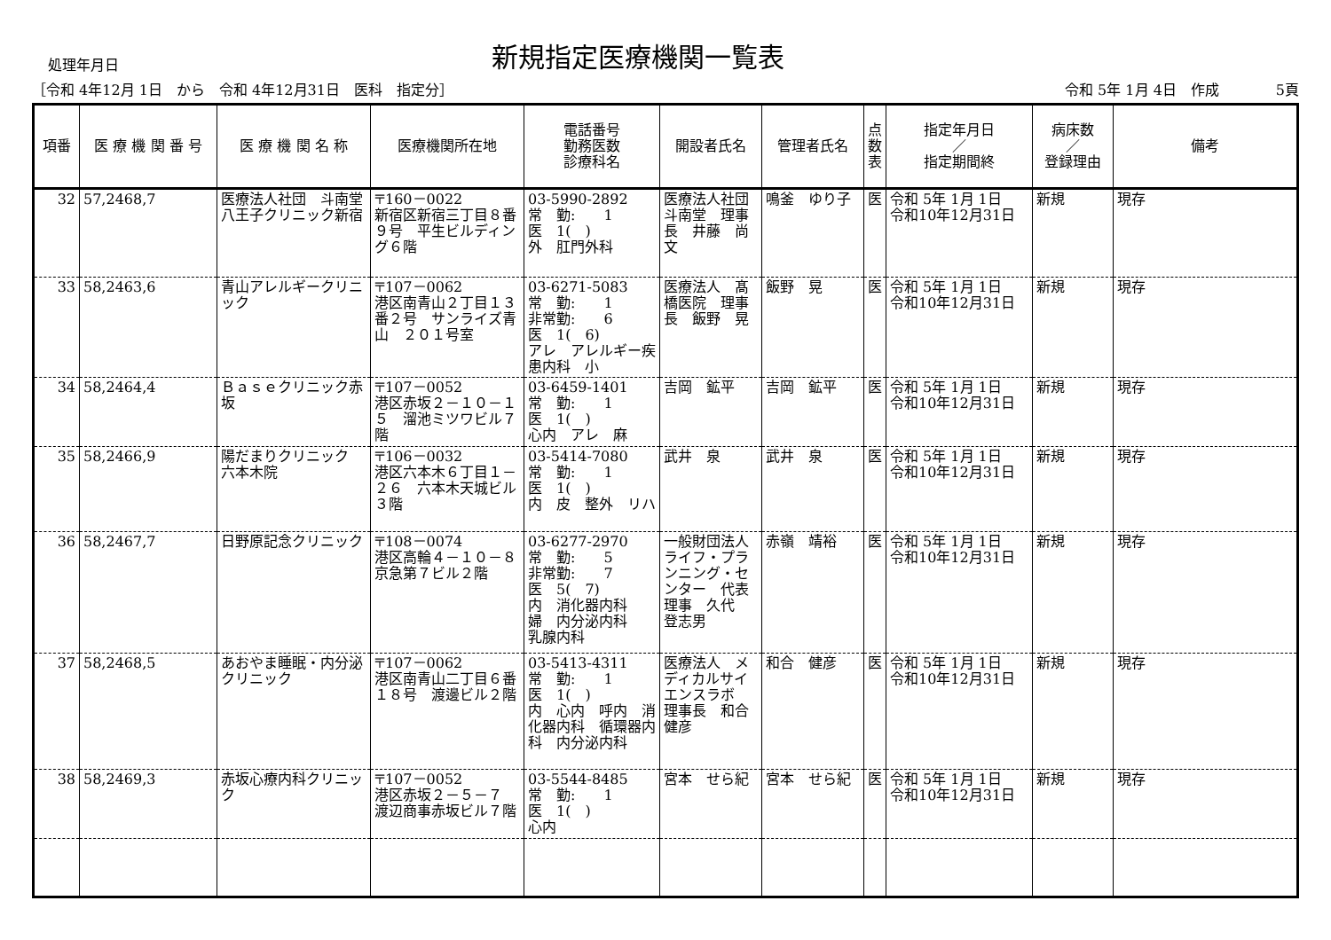処理年月日
新規指定医療機関一覧表
［令和 4年12月 1日　から　令和 4年12月31日　医科　指定分］ 令和 5年 1月 4日　作成　　　　5頁
| 項番 | 医 療 機 関 番 号 | 医 療 機 関 名 称 | 医療機関所在地 | 電話番号 勤務医数 診療科名 | 開設者氏名 | 管理者氏名 | 点 数 表 | 指定年月日 ／ 指定期間終 | 病床数 ／ 登録理由 | 備考 |
| --- | --- | --- | --- | --- | --- | --- | --- | --- | --- | --- |
| 32 | 57,2468,7 | 医療法人社団 斗南堂 八王子クリニック新宿 | 〒160－0022 新宿区新宿三丁目８番９号 平生ビルディング６階 | 03-5990-2892 常 勤: 1 医 1( ) 外 肛門外科 | 医療法人社団 斗南堂 理事長 井藤 尚文 | 鳴釜 ゆり子 | 医 | 令和 5年 1月 1日 令和10年12月31日 | 新規 | 現存 |
| 33 | 58,2463,6 | 青山アレルギークリニック | 〒107－0062 港区南青山２丁目１３番２号 サンライズ青山 ２０１号室 | 03-6271-5083 常 勤: 1 非常勤: 6 医 1( 6) アレ アレルギー疾患内科 小 | 医療法人 髙橋医院 理事長 飯野 晃 | 飯野 晃 | 医 | 令和 5年 1月 1日 令和10年12月31日 | 新規 | 現存 |
| 34 | 58,2464,4 | Ｂａｓｅクリニック赤坂 | 〒107－0052 港区赤坂２－１０－１５ 溜池ミツワビル７階 | 03-6459-1401 常 勤: 1 医 1( ) 心内 アレ 麻 | 吉岡 鉱平 | 吉岡 鉱平 | 医 | 令和 5年 1月 1日 令和10年12月31日 | 新規 | 現存 |
| 35 | 58,2466,9 | 陽だまりクリニック 六本木院 | 〒106－0032 港区六本木６丁目１－２６ 六本木天城ビル３階 | 03-5414-7080 常 勤: 1 医 1( ) 内 皮 整外 リハ | 武井 泉 | 武井 泉 | 医 | 令和 5年 1月 1日 令和10年12月31日 | 新規 | 現存 |
| 36 | 58,2467,7 | 日野原記念クリニック | 〒108－0074 港区高輪４－１０－８ 京急第７ビル２階 | 03-6277-2970 常 勤: 5 非常勤: 7 医 5( 7) 内 消化器内科 婦 内分泌内科 乳腺内科 | 一般財団法人 ライフ・プランニング・センター 代表理事 久代 登志男 | 赤嶺 靖裕 | 医 | 令和 5年 1月 1日 令和10年12月31日 | 新規 | 現存 |
| 37 | 58,2468,5 | あおやま睡眠・内分泌クリニック | 〒107－0062 港区南青山二丁目６番１８号 渡邊ビル２階 | 03-5413-4311 常 勤: 1 医 1( ) 内 心内 呼内 消化器内科 循環器内科 内分泌内科 | 医療法人 メディカルサイエンスラボ 理事長 和合 健彦 | 和合 健彦 | 医 | 令和 5年 1月 1日 令和10年12月31日 | 新規 | 現存 |
| 38 | 58,2469,3 | 赤坂心療内科クリニック | 〒107－0052 港区赤坂２－５－７ 渡辺商事赤坂ビル７階 | 03-5544-8485 常 勤: 1 医 1( ) 心内 | 宮本 せら紀 | 宮本 せら紀 | 医 | 令和 5年 1月 1日 令和10年12月31日 | 新規 | 現存 |